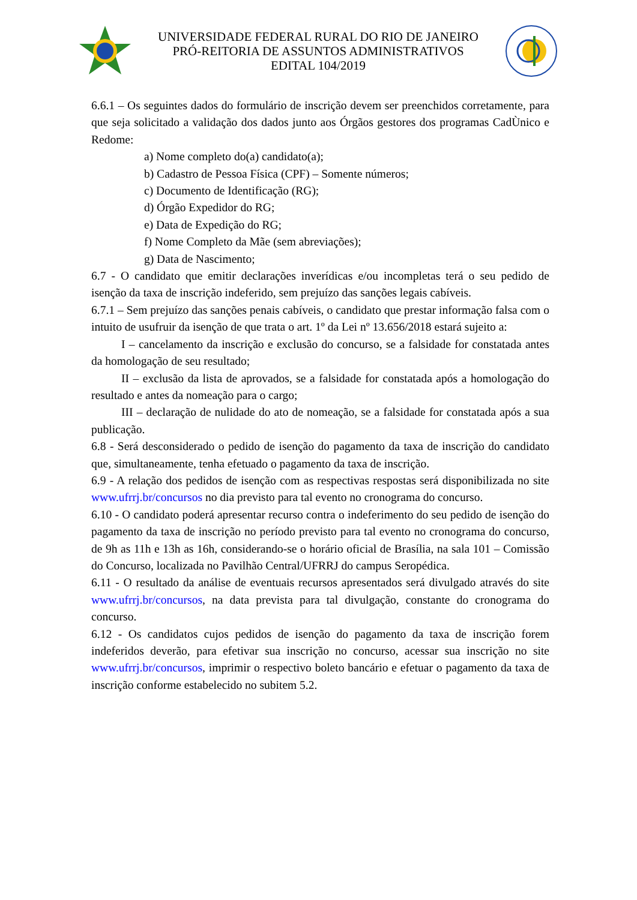UNIVERSIDADE FEDERAL RURAL DO RIO DE JANEIRO
PRÓ-REITORIA DE ASSUNTOS ADMINISTRATIVOS
EDITAL 104/2019
6.6.1 – Os seguintes dados do formulário de inscrição devem ser preenchidos corretamente, para que seja solicitado a validação dos dados junto aos Órgãos gestores dos programas CadÙnico e Redome:
a) Nome completo do(a) candidato(a);
b) Cadastro de Pessoa Física (CPF) – Somente números;
c) Documento de Identificação (RG);
d) Órgão Expedidor do RG;
e) Data de Expedição do RG;
f) Nome Completo da Mãe (sem abreviações);
g) Data de Nascimento;
6.7 - O candidato que emitir declarações inverídicas e/ou incompletas terá o seu pedido de isenção da taxa de inscrição indeferido, sem prejuízo das sanções legais cabíveis.
6.7.1 – Sem prejuízo das sanções penais cabíveis, o candidato que prestar informação falsa com o intuito de usufruir da isenção de que trata o art. 1º da Lei nº 13.656/2018 estará sujeito a:
I – cancelamento da inscrição e exclusão do concurso, se a falsidade for constatada antes da homologação de seu resultado;
II – exclusão da lista de aprovados, se a falsidade for constatada após a homologação do resultado e antes da nomeação para o cargo;
III – declaração de nulidade do ato de nomeação, se a falsidade for constatada após a sua publicação.
6.8 - Será desconsiderado o pedido de isenção do pagamento da taxa de inscrição do candidato que, simultaneamente, tenha efetuado o pagamento da taxa de inscrição.
6.9 - A relação dos pedidos de isenção com as respectivas respostas será disponibilizada no site www.ufrrj.br/concursos no dia previsto para tal evento no cronograma do concurso.
6.10 - O candidato poderá apresentar recurso contra o indeferimento do seu pedido de isenção do pagamento da taxa de inscrição no período previsto para tal evento no cronograma do concurso, de 9h as 11h e 13h as 16h, considerando-se o horário oficial de Brasília, na sala 101 – Comissão do Concurso, localizada no Pavilhão Central/UFRRJ do campus Seropédica.
6.11 - O resultado da análise de eventuais recursos apresentados será divulgado através do site www.ufrrj.br/concursos, na data prevista para tal divulgação, constante do cronograma do concurso.
6.12 - Os candidatos cujos pedidos de isenção do pagamento da taxa de inscrição forem indeferidos deverão, para efetivar sua inscrição no concurso, acessar sua inscrição no site www.ufrrj.br/concursos, imprimir o respectivo boleto bancário e efetuar o pagamento da taxa de inscrição conforme estabelecido no subitem 5.2.